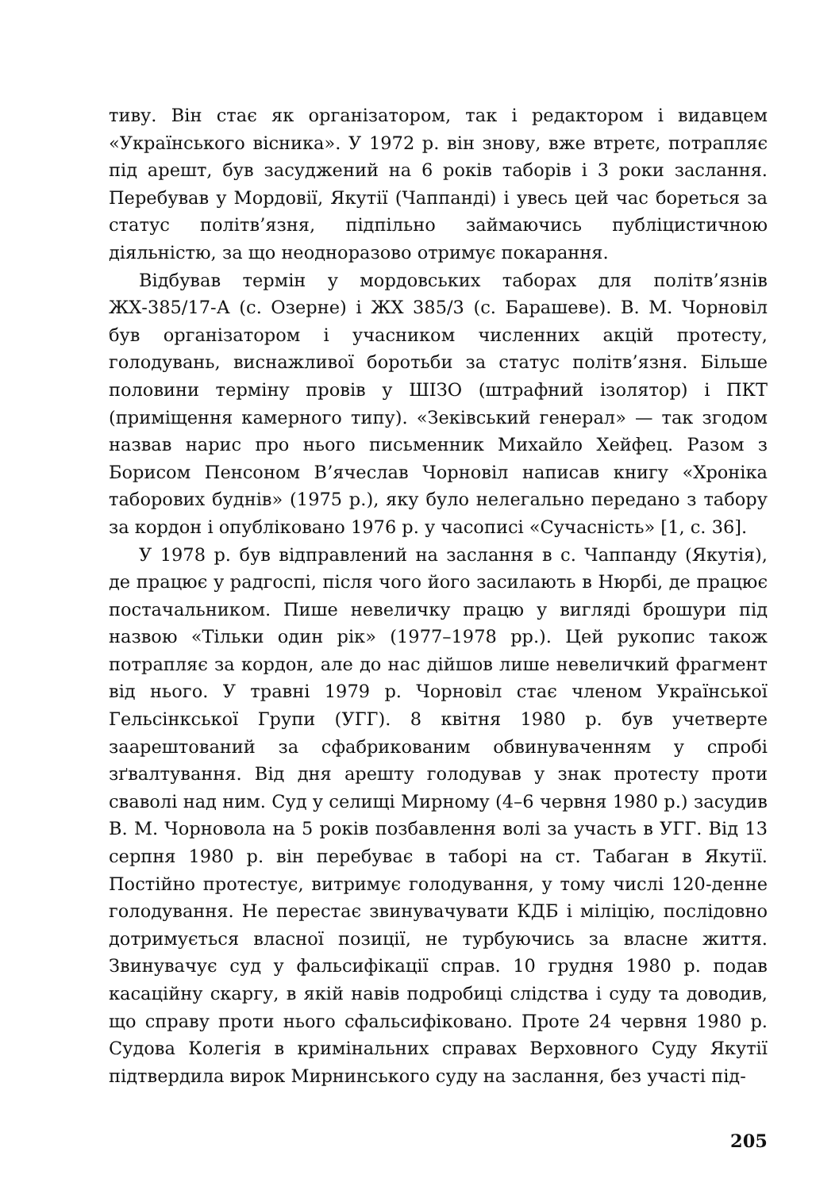тиву. Він стає як організатором, так і редактором і видавцем «Українського вісника». У 1972 р. він знову, вже втретє, потрапляє під арешт, був засуджений на 6 років таборів і 3 роки заслання. Перебував у Мордовії, Якутії (Чаппанді) і увесь цей час бореться за статус політв’язня, підпільно займаючись публіцистичною діяльністю, за що неодноразово отримує покарання.
Відбував термін у мордовських таборах для політв’язнів ЖХ-385/17-А (с. Озерне) і ЖХ 385/3 (с. Барашеве). В. М. Чорновіл був організатором і учасником численних акцій протесту, голодувань, виснажливої боротьби за статус політв’язня. Більше половини терміну провів у ШІЗО (штрафний ізолятор) і ПКТ (приміщення камерного типу). «Зеківський генерал» — так згодом назвав нарис про нього письменник Михайло Хейфец. Разом з Борисом Пенсоном В’ячеслав Чорновіл написав книгу «Хроніка таборових буднів» (1975 р.), яку було нелегально передано з табору за кордон і опубліковано 1976 р. у часописі «Сучасність» [1, с. 36].
У 1978 р. був відправлений на заслання в с. Чаппанду (Якутія), де працює у радгоспі, після чого його засилають в Нюрбі, де працює постачальником. Пише невеличку працю у вигляді брошури під назвою «Тільки один рік» (1977–1978 рр.). Цей рукопис також потрапляє за кордон, але до нас дійшов лише невеличкий фрагмент від нього. У травні 1979 р. Чорновіл стає членом Української Гельсінкської Групи (УГГ). 8 квітня 1980 р. був учетверте заарештований за сфабрикованим обвинуваченням у спробі зґвалтування. Від дня арешту голодував у знак протесту проти сваволі над ним. Суд у селищі Мирному (4–6 червня 1980 р.) засудив В. М. Чорновола на 5 років позбавлення волі за участь в УГГ. Від 13 серпня 1980 р. він перебуває в таборі на ст. Табаган в Якутії. Постійно протестує, витримує голодування, у тому числі 120-денне голодування. Не перестає звинувачувати КДБ і міліцію, послідовно дотримується власної позиції, не турбуючись за власне життя. Звинувачує суд у фальсифікації справ. 10 грудня 1980 р. подав касаційну скаргу, в якій навів подробиці слідства і суду та доводив, що справу проти нього сфальсифіковано. Проте 24 червня 1980 р. Судова Колегія в кримінальних справах Верховного Суду Якутії підтвердила вирок Мирнинського суду на заслання, без участі під-
205